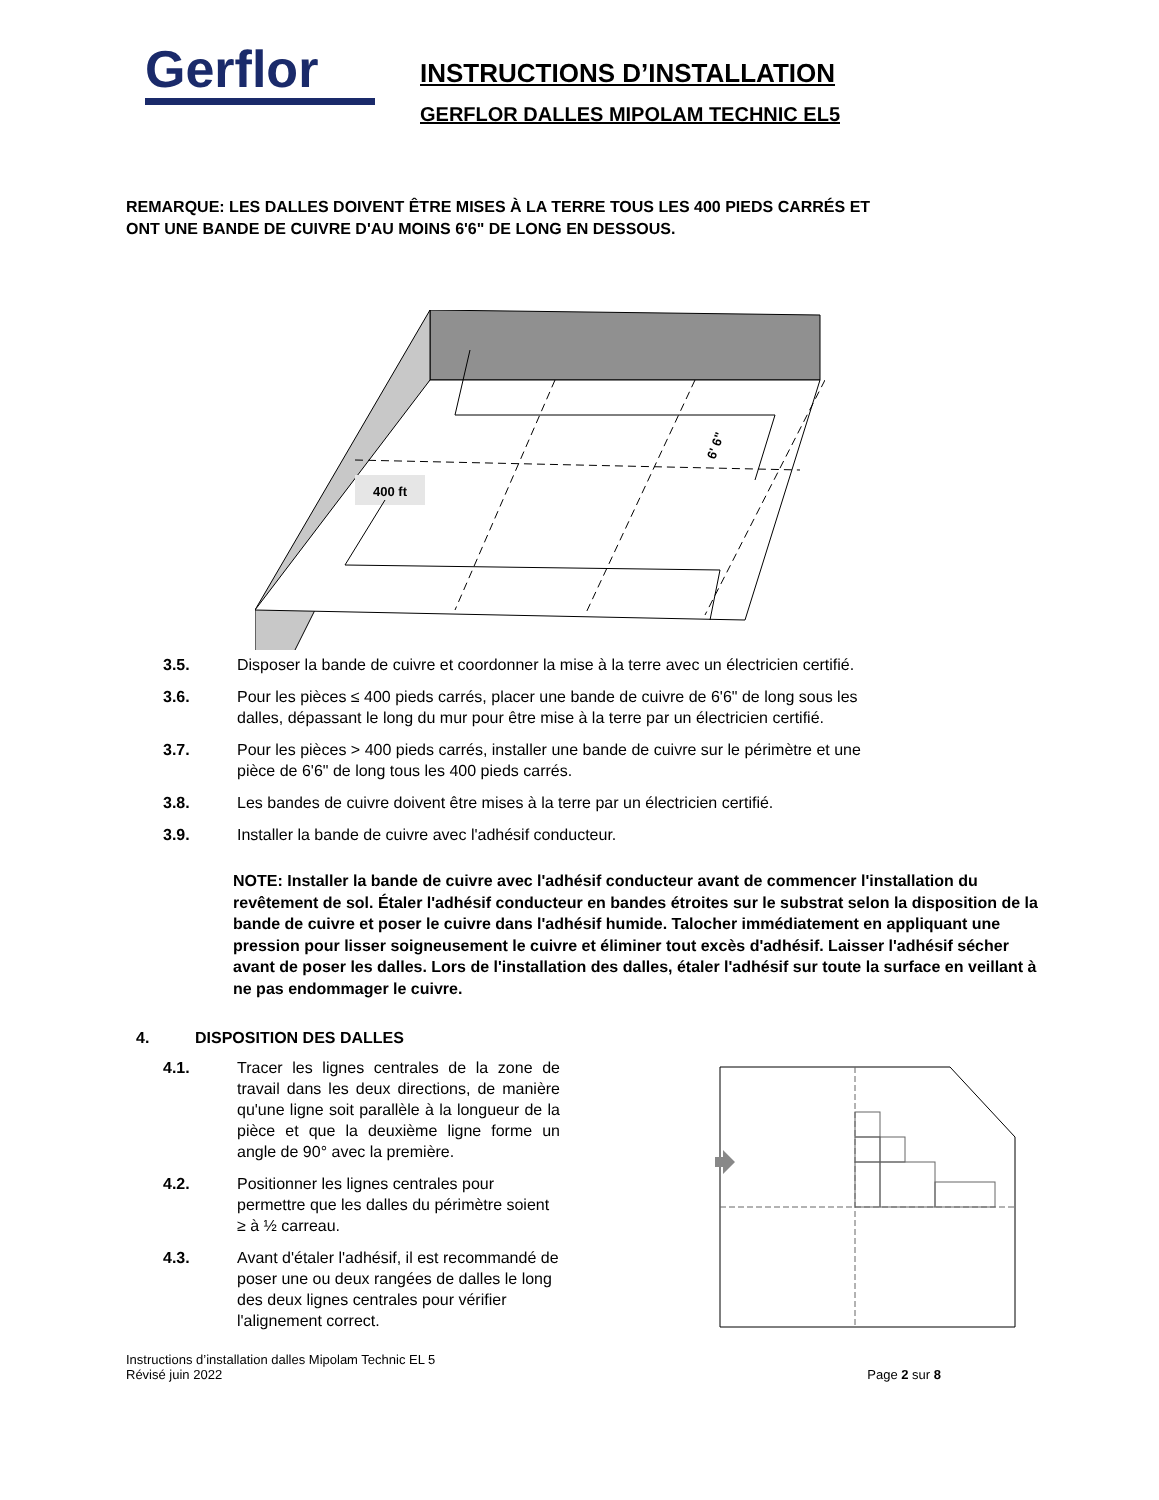Gerflor
INSTRUCTIONS D’INSTALLATION
GERFLOR DALLES MIPOLAM TECHNIC EL5
REMARQUE: LES DALLES DOIVENT ÊTRE MISES À LA TERRE TOUS LES 400 PIEDS CARRÉS ET
ONT UNE BANDE DE CUIVRE D'AU MOINS 6'6" DE LONG EN DESSOUS.
400 ft
6' 6"
3.5. Disposer la bande de cuivre et coordonner la mise à la terre avec un électricien certifié.
3.6. Pour les pièces ≤ 400 pieds carrés, placer une bande de cuivre de 6'6" de long sous les
dalles, dépassant le long du mur pour être mise à la terre par un électricien certifié.
3.7. Pour les pièces > 400 pieds carrés, installer une bande de cuivre sur le périmètre et une
pièce de 6'6" de long tous les 400 pieds carrés.
3.8. Les bandes de cuivre doivent être mises à la terre par un électricien certifié.
3.9. Installer la bande de cuivre avec l'adhésif conducteur.
NOTE: Installer la bande de cuivre avec l'adhésif conducteur avant de commencer l'installation du revêtement de sol. Étaler l'adhésif conducteur en bandes étroites sur le substrat selon la disposition de la bande de cuivre et poser le cuivre dans l'adhésif humide. Talocher immédiatement en appliquant une pression pour lisser soigneusement le cuivre et éliminer tout excès d'adhésif. Laisser l'adhésif sécher avant de poser les dalles. Lors de l'installation des dalles, étaler l'adhésif sur toute la surface en veillant à ne pas endommager le cuivre.
4. DISPOSITION DES DALLES
4.1. Tracer les lignes centrales de la zone de travail dans les deux directions, de manière qu'une ligne soit parallèle à la longueur de la pièce et que la deuxième ligne forme un angle de 90° avec la première.
4.2. Positionner les lignes centrales pour permettre que les dalles du périmètre soient ≥ à ½ carreau.
4.3. Avant d'étaler l'adhésif, il est recommandé de poser une ou deux rangées de dalles le long des deux lignes centrales pour vérifier l'alignement correct.
Instructions d’installation dalles Mipolam Technic EL 5
Révisé juin 2022
Page 2 sur 8